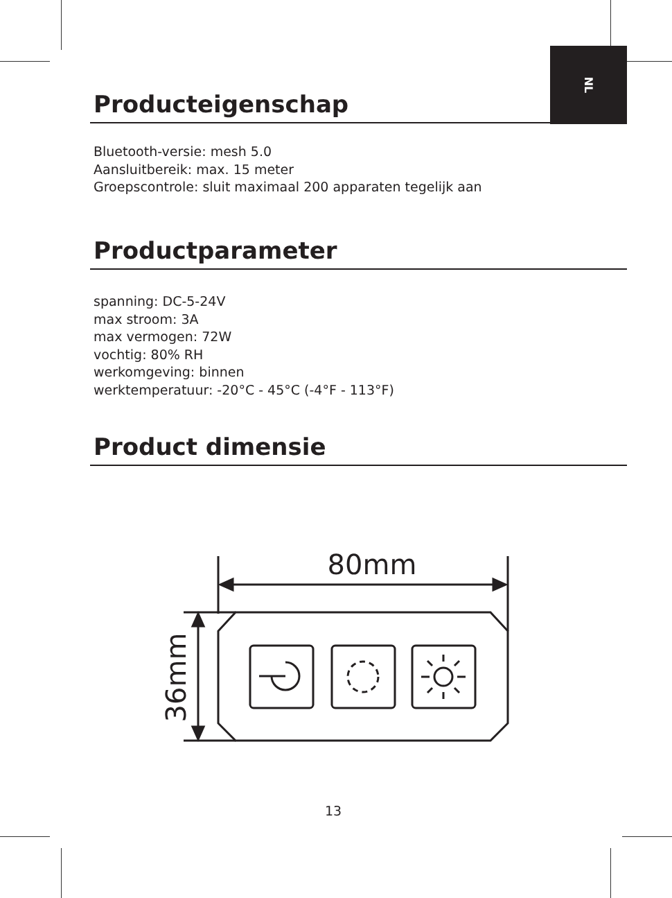NL
Producteigenschap
Bluetooth-versie: mesh 5.0
Aansluitbereik: max. 15 meter
Groepscontrole: sluit maximaal 200 apparaten tegelijk aan
Productparameter
spanning: DC-5-24V
max stroom: 3A
max vermogen: 72W
vochtig: 80% RH
werkomgeving: binnen
werktemperatuur: -20°C - 45°C (-4°F - 113°F)
Product dimensie
80mm
36mm
13